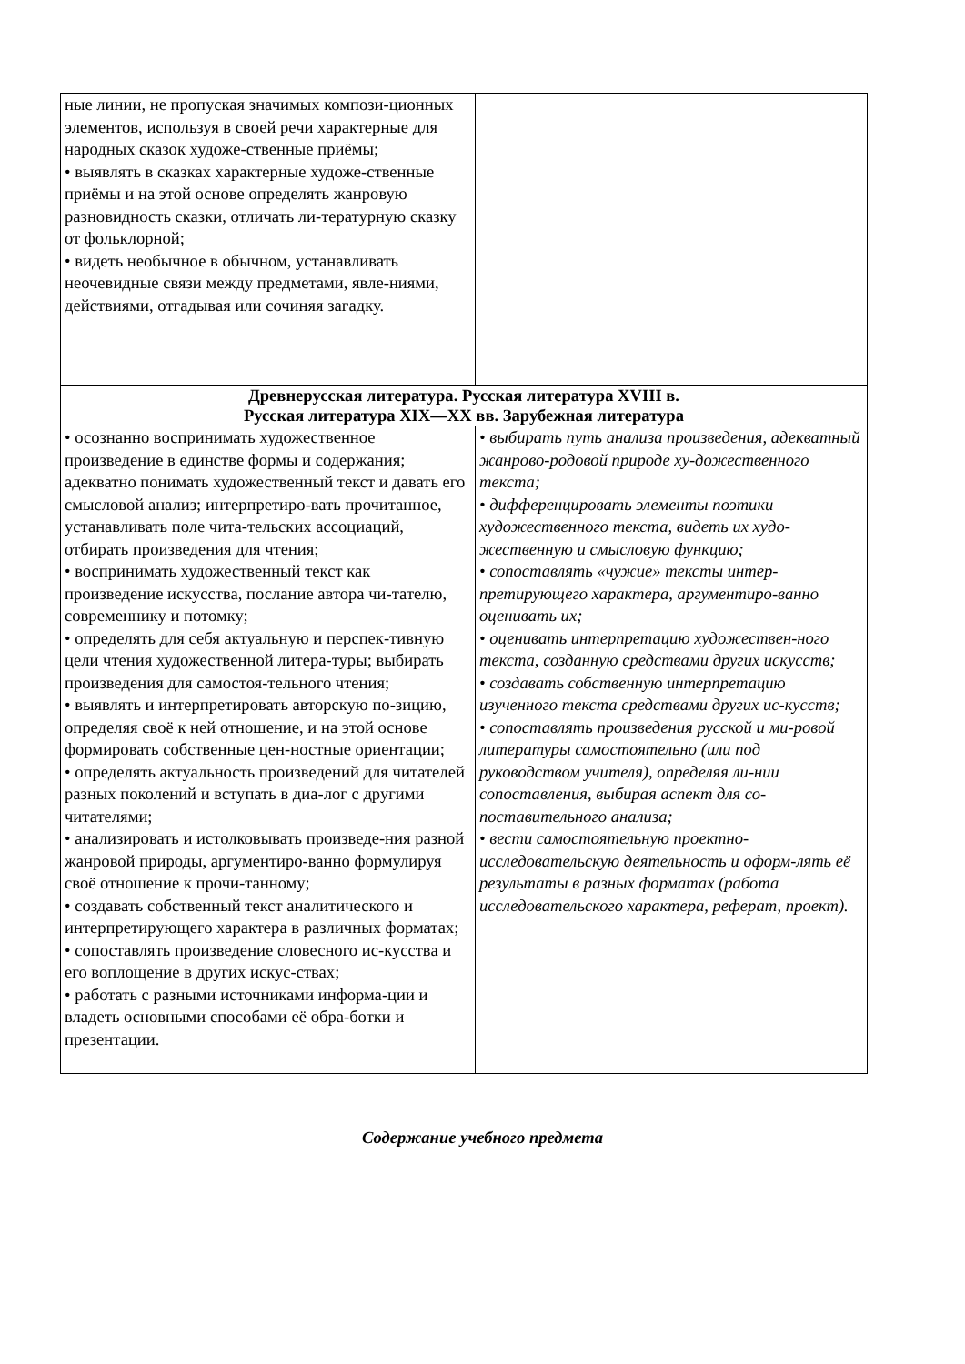| ные линии, не пропуская значимых компози-ционных элементов, используя в своей речи характерные для народных сказок художе-ственные приёмы; • выявлять в сказках характерные художе-ственные приёмы и на этой основе определять жанровую разновидность сказки, отличать ли-тературную сказку от фольклорной; • видеть необычное в обычном, устанавливать неочевидные связи между предметами, явле-ниями, действиями, отгадывая или сочиняя загадку. | |
| Древнерусская литература. Русская литература XVIII в. Русская литература XIX—XX вв. Зарубежная литература | |
| • осознанно воспринимать художественное произведение в единстве формы и содержания; адекватно понимать художественный текст и давать его смысловой анализ; интерпретиро-вать прочитанное, устанавливать поле чита-тельских ассоциаций, отбирать произведения для чтения; • воспринимать художественный текст как произведение искусства, послание автора чи-тателю, современнику и потомку; • определять для себя актуальную и перспек-тивную цели чтения художественной литера-туры; выбирать произведения для самостоя-тельного чтения; • выявлять и интерпретировать авторскую по-зицию, определяя своё к ней отношение, и на этой основе формировать собственные цен-ностные ориентации; • определять актуальность произведений для читателей разных поколений и вступать в диа-лог с другими читателями; • анализировать и истолковывать произведе-ния разной жанровой природы, аргументиро-ванно формулируя своё отношение к прочи-танному; • создавать собственный текст аналитического и интерпретирующего характера в различных форматах; • сопоставлять произведение словесного ис-кусства и его воплощение в других искус-ствах; • работать с разными источниками информа-ции и владеть основными способами её обра-ботки и презентации. | • выбирать путь анализа произведения, адекватный жанрово-родовой природе ху-дожественного текста; • дифференцировать элементы поэтики художественного текста, видеть их худо-жественную и смысловую функцию; • сопоставлять «чужие» тексты интер-претирующего характера, аргументиро-ванно оценивать их; • оценивать интерпретацию художествен-ного текста, созданную средствами других искусств; • создавать собственную интерпретацию изученного текста средствами других ис-кусств; • сопоставлять произведения русской и ми-ровой литературы самостоятельно (или под руководством учителя), определяя ли-нии сопоставления, выбирая аспект для со-поставительного анализа; • вести самостоятельную проектно-исследовательскую деятельность и оформ-лять её результаты в разных форматах (работа исследовательского характера, реферат, проект). |
Содержание учебного предмета